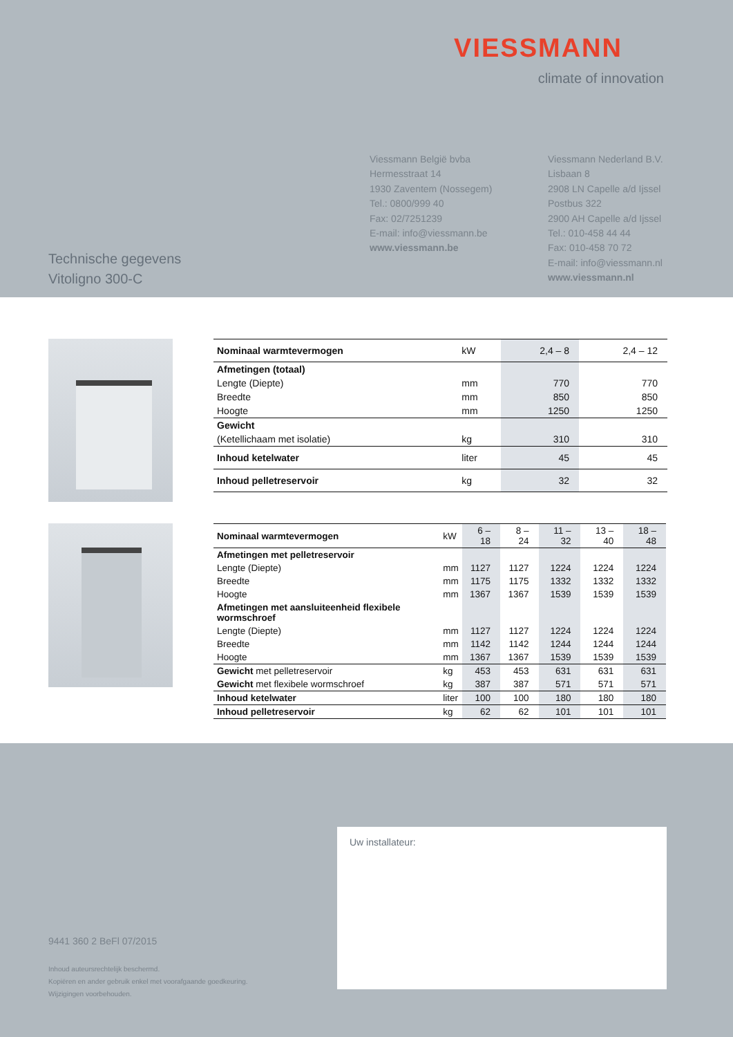VIESSMANN
climate of innovation
Viessmann België bvba
Hermesstraat 14
1930 Zaventem (Nossegem)
Tel.: 0800/999 40
Fax: 02/7251239
E-mail: info@viessmann.be
www.viessmann.be
Viessmann Nederland B.V.
Lisbaan 8
2908 LN Capelle a/d Ijssel
Postbus 322
2900 AH Capelle a/d Ijssel
Tel.: 010-458 44 44
Fax: 010-458 70 72
E-mail: info@viessmann.nl
www.viessmann.nl
Technische gegevens
Vitoligno 300-C
| Nominaal warmtevermogen | kW | 2,4 – 8 | 2,4 – 12 |
| Afmetingen (totaal) | | | |
| Lengte (Diepte) | mm | 770 | 770 |
| Breedte | mm | 850 | 850 |
| Hoogte | mm | 1250 | 1250 |
| Gewicht | | | |
| (Ketellichaam met isolatie) | kg | 310 | 310 |
| Inhoud ketelwater | liter | 45 | 45 |
| Inhoud pelletreservoir | kg | 32 | 32 |
| Nominaal warmtevermogen | kW | 6 – 18 | 8 – 24 | 11 – 32 | 13 – 40 | 18 – 48 |
| Afmetingen met pelletreservoir | | | | | | |
| Lengte (Diepte) | mm | 1127 | 1127 | 1224 | 1224 | 1224 |
| Breedte | mm | 1175 | 1175 | 1332 | 1332 | 1332 |
| Hoogte | mm | 1367 | 1367 | 1539 | 1539 | 1539 |
| Afmetingen met aansluiteenheid flexibele wormschroef | | | | | | |
| Lengte (Diepte) | mm | 1127 | 1127 | 1224 | 1224 | 1224 |
| Breedte | mm | 1142 | 1142 | 1244 | 1244 | 1244 |
| Hoogte | mm | 1367 | 1367 | 1539 | 1539 | 1539 |
| Gewicht met pelletreservoir | kg | 453 | 453 | 631 | 631 | 631 |
| Gewicht met flexibele wormschroef | kg | 387 | 387 | 571 | 571 | 571 |
| Inhoud ketelwater | liter | 100 | 100 | 180 | 180 | 180 |
| Inhoud pelletreservoir | kg | 62 | 62 | 101 | 101 | 101 |
9441 360 2 BeFl 07/2015
Inhoud auteursrechtelijk beschermd.
Kopiëren en ander gebruik enkel met voorafgaande goedkeuring.
Wijzigingen voorbehouden.
Uw installateur: